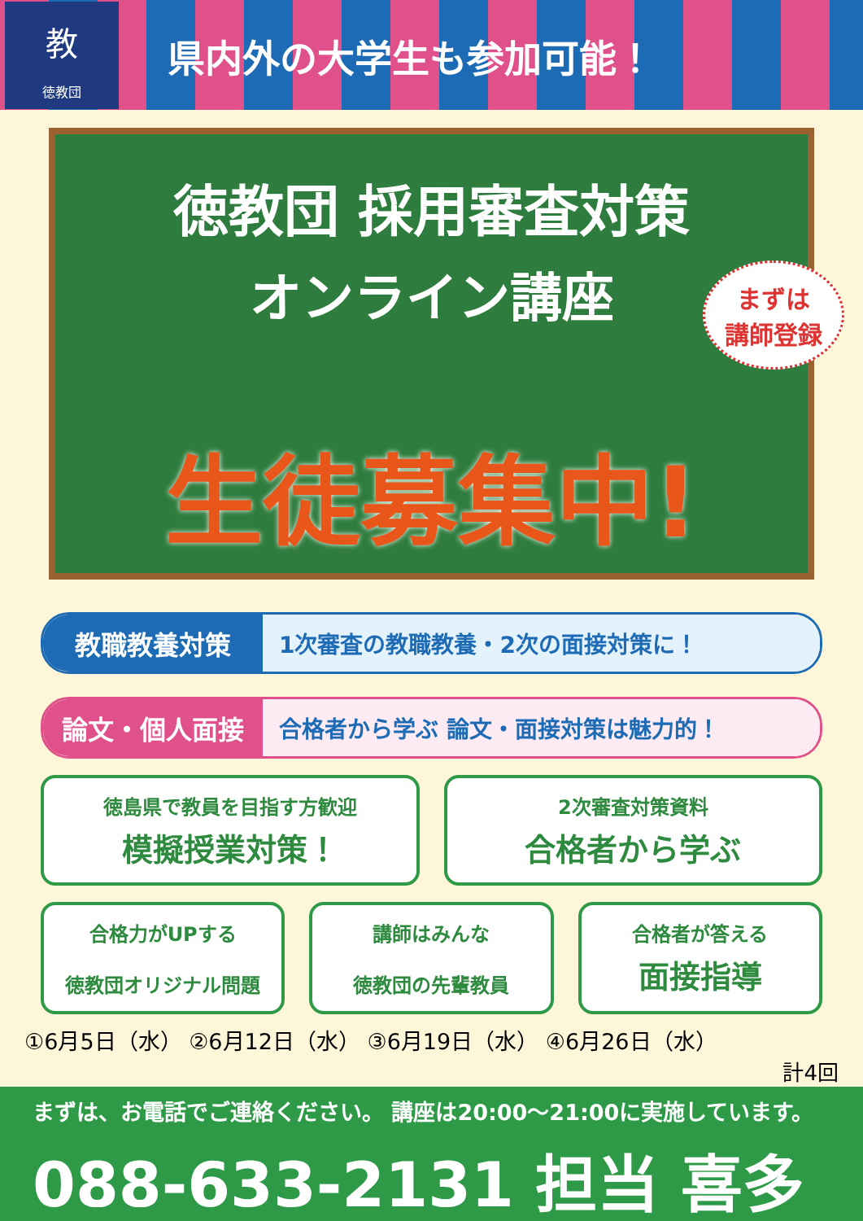教
徳教団
県内外の大学生も参加可能！
徳教団 採用審査対策
オンライン講座
まずは
講師登録
生徒募集中!
教職教養対策 1次審査の教職教養・2次の面接対策に！
論文・個人面接 合格者から学ぶ 論文・面接対策は魅力的！
徳島県で教員を目指す方歓迎
模擬授業対策！
2次審査対策資料
合格者から学ぶ
合格力がUPする
徳教団オリジナル問題
講師はみんな
徳教団の先輩教員
合格者が答える
面接指導
①6月5日（水） ②6月12日（水） ③6月19日（水） ④6月26日（水）
計4回
まずは、お電話でご連絡ください。 講座は20:00～21:00に実施しています。
088-633-2131 担当 喜多